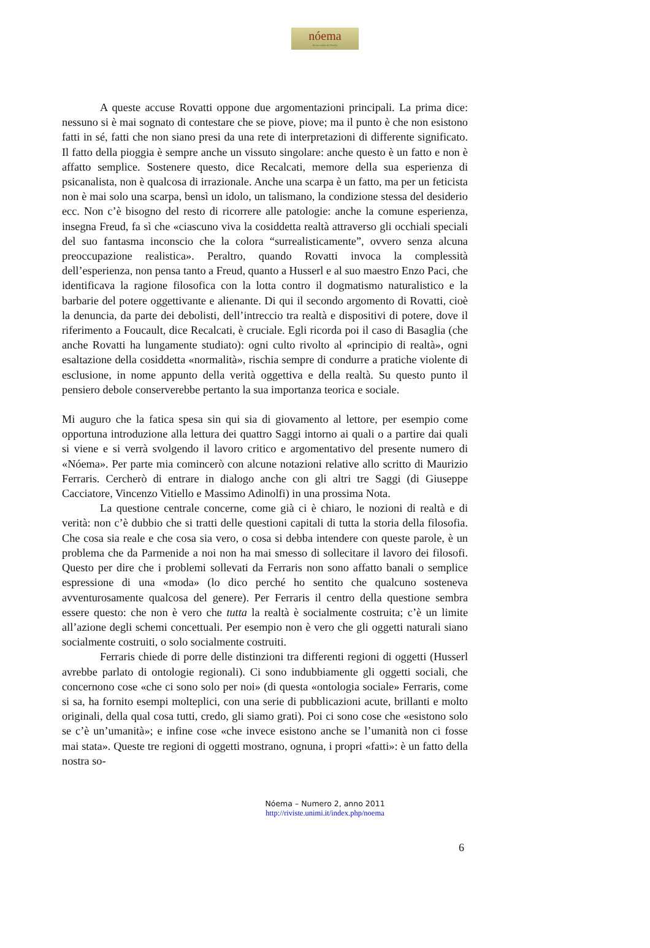nóema
Rivista online di filosofia
A queste accuse Rovatti oppone due argomentazioni principali. La prima dice: nessuno si è mai sognato di contestare che se piove, piove; ma il punto è che non esistono fatti in sé, fatti che non siano presi da una rete di interpretazioni di differente significato. Il fatto della pioggia è sempre anche un vissuto singolare: anche questo è un fatto e non è affatto semplice. Sostenere questo, dice Recalcati, memore della sua esperienza di psicanalista, non è qualcosa di irrazionale. Anche una scarpa è un fatto, ma per un feticista non è mai solo una scarpa, bensì un idolo, un talismano, la condizione stessa del desiderio ecc. Non c’è bisogno del resto di ricorrere alle patologie: anche la comune esperienza, insegna Freud, fa sì che «ciascuno viva la cosiddetta realtà attraverso gli occhiali speciali del suo fantasma inconscio che la colora “surrealisticamente”, ovvero senza alcuna preoccupazione realistica». Peraltro, quando Rovatti invoca la complessità dell’esperienza, non pensa tanto a Freud, quanto a Husserl e al suo maestro Enzo Paci, che identificava la ragione filosofica con la lotta contro il dogmatismo naturalistico e la barbarie del potere oggettivante e alienante. Di qui il secondo argomento di Rovatti, cioè la denuncia, da parte dei debolisti, dell’intreccio tra realtà e dispositivi di potere, dove il riferimento a Foucault, dice Recalcati, è cruciale. Egli ricorda poi il caso di Basaglia (che anche Rovatti ha lungamente studiato): ogni culto rivolto al «principio di realtà», ogni esaltazione della cosiddetta «normalità», rischia sempre di condurre a pratiche violente di esclusione, in nome appunto della verità oggettiva e della realtà. Su questo punto il pensiero debole conserverebbe pertanto la sua importanza teorica e sociale.
Mi auguro che la fatica spesa sin qui sia di giovamento al lettore, per esempio come opportuna introduzione alla lettura dei quattro Saggi intorno ai quali o a partire dai quali si viene e si verrà svolgendo il lavoro critico e argomentativo del presente numero di «Nóema». Per parte mia comincerò con alcune notazioni relative allo scritto di Maurizio Ferraris. Cercherò di entrare in dialogo anche con gli altri tre Saggi (di Giuseppe Cacciatore, Vincenzo Vitiello e Massimo Adinolfi) in una prossima Nota.
La questione centrale concerne, come già ci è chiaro, le nozioni di realtà e di verità: non c’è dubbio che si tratti delle questioni capitali di tutta la storia della filosofia. Che cosa sia reale e che cosa sia vero, o cosa si debba intendere con queste parole, è un problema che da Parmenide a noi non ha mai smesso di sollecitare il lavoro dei filosofi. Questo per dire che i problemi sollevati da Ferraris non sono affatto banali o semplice espressione di una «moda» (lo dico perché ho sentito che qualcuno sosteneva avventurosamente qualcosa del genere). Per Ferraris il centro della questione sembra essere questo: che non è vero che tutta la realtà è socialmente costruita; c’è un limite all’azione degli schemi concettuali. Per esempio non è vero che gli oggetti naturali siano socialmente costruiti, o solo socialmente costruiti.
Ferraris chiede di porre delle distinzioni tra differenti regioni di oggetti (Husserl avrebbe parlato di ontologie regionali). Ci sono indubbiamente gli oggetti sociali, che concernono cose «che ci sono solo per noi» (di questa «ontologia sociale» Ferraris, come si sa, ha fornito esempi molteplici, con una serie di pubblicazioni acute, brillanti e molto originali, della qual cosa tutti, credo, gli siamo grati). Poi ci sono cose che «esistono solo se c’è un’umanità»; e infine cose «che invece esistono anche se l’umanità non ci fosse mai stata». Queste tre regioni di oggetti mostrano, ognuna, i propri «fatti»: è un fatto della nostra so-
Nóema – Numero 2, anno 2011
http://riviste.unimi.it/index.php/noema
6